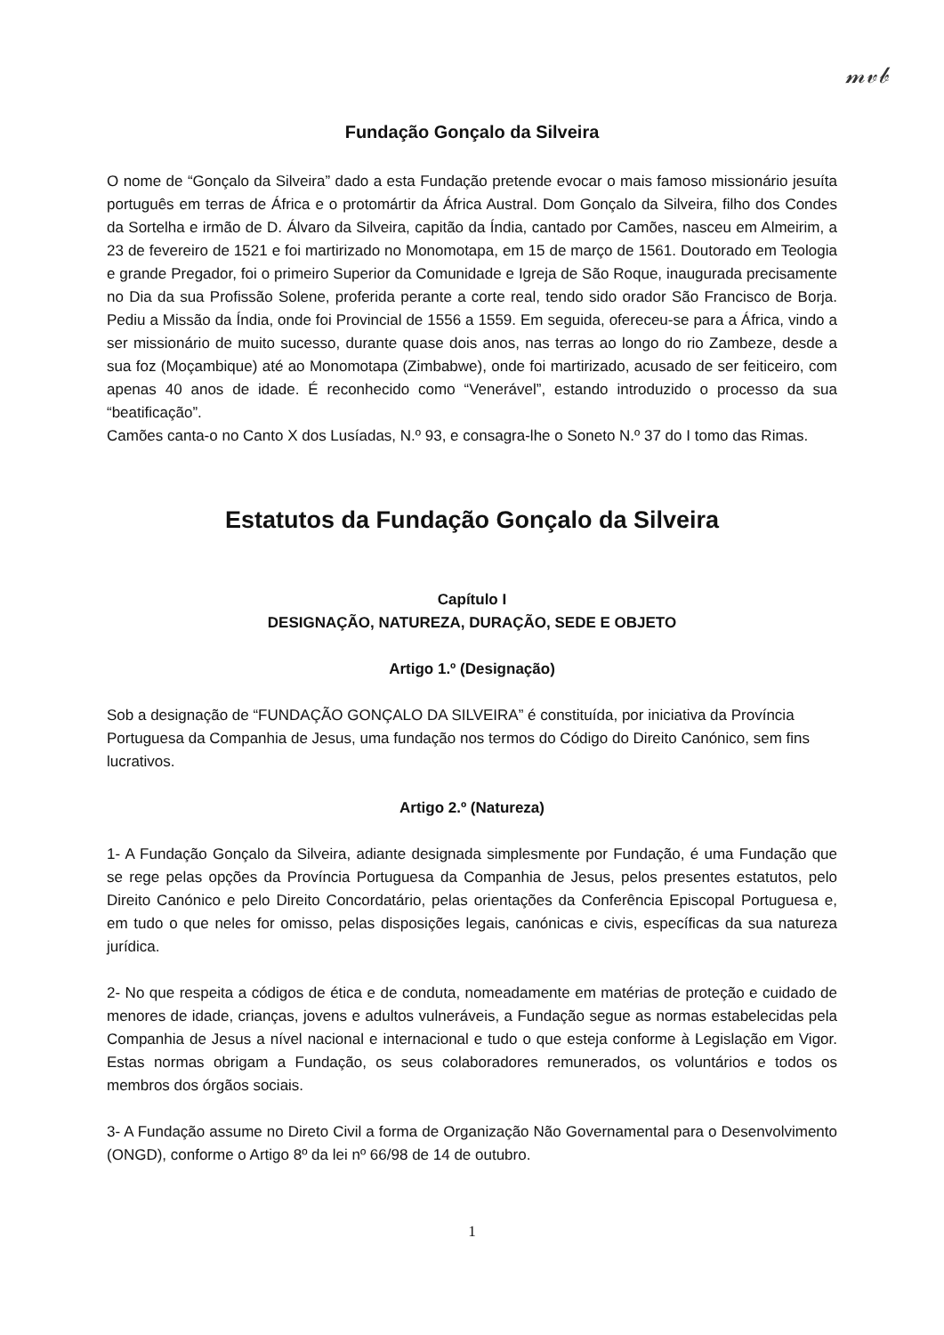𝓂𝓋𝒷
Fundação Gonçalo da Silveira
O nome de “Gonçalo da Silveira” dado a esta Fundação pretende evocar o mais famoso missionário jesuíta português em terras de África e o protomártir da África Austral. Dom Gonçalo da Silveira, filho dos Condes da Sortelha e irmão de D. Álvaro da Silveira, capitão da Índia, cantado por Camões, nasceu em Almeirim, a 23 de fevereiro de 1521 e foi martirizado no Monomotapa, em 15 de março de 1561. Doutorado em Teologia e grande Pregador, foi o primeiro Superior da Comunidade e Igreja de São Roque, inaugurada precisamente no Dia da sua Profissão Solene, proferida perante a corte real, tendo sido orador São Francisco de Borja. Pediu a Missão da Índia, onde foi Provincial de 1556 a 1559. Em seguida, ofereceu-se para a África, vindo a ser missionário de muito sucesso, durante quase dois anos, nas terras ao longo do rio Zambeze, desde a sua foz (Moçambique) até ao Monomotapa (Zimbabwe), onde foi martirizado, acusado de ser feiticeiro, com apenas 40 anos de idade. É reconhecido como “Venerável”, estando introduzido o processo da sua “beatificação”.
Camões canta-o no Canto X dos Lusíadas, N.º 93, e consagra-lhe o Soneto N.º 37 do I tomo das Rimas.
Estatutos da Fundação Gonçalo da Silveira
Capítulo I
DESIGNAÇÃO, NATUREZA, DURAÇÃO, SEDE E OBJETO
Artigo 1.º (Designação)
Sob a designação de “FUNDAÇÃO GONÇALO DA SILVEIRA” é constituída, por iniciativa da Província Portuguesa da Companhia de Jesus, uma fundação nos termos do Código do Direito Canónico, sem fins lucrativos.
Artigo 2.º (Natureza)
1- A Fundação Gonçalo da Silveira, adiante designada simplesmente por Fundação, é uma Fundação que se rege pelas opções da Província Portuguesa da Companhia de Jesus, pelos presentes estatutos, pelo Direito Canónico e pelo Direito Concordatário, pelas orientações da Conferência Episcopal Portuguesa e, em tudo o que neles for omisso, pelas disposições legais, canónicas e civis, específicas da sua natureza jurídica.
2- No que respeita a códigos de ética e de conduta, nomeadamente em matérias de proteção e cuidado de menores de idade, crianças, jovens e adultos vulneráveis, a Fundação segue as normas estabelecidas pela Companhia de Jesus a nível nacional e internacional e tudo o que esteja conforme à Legislação em Vigor. Estas normas obrigam a Fundação, os seus colaboradores remunerados, os voluntários e todos os membros dos órgãos sociais.
3- A Fundação assume no Direto Civil a forma de Organização Não Governamental para o Desenvolvimento (ONGD), conforme o Artigo 8º da lei nº 66/98 de 14 de outubro.
1